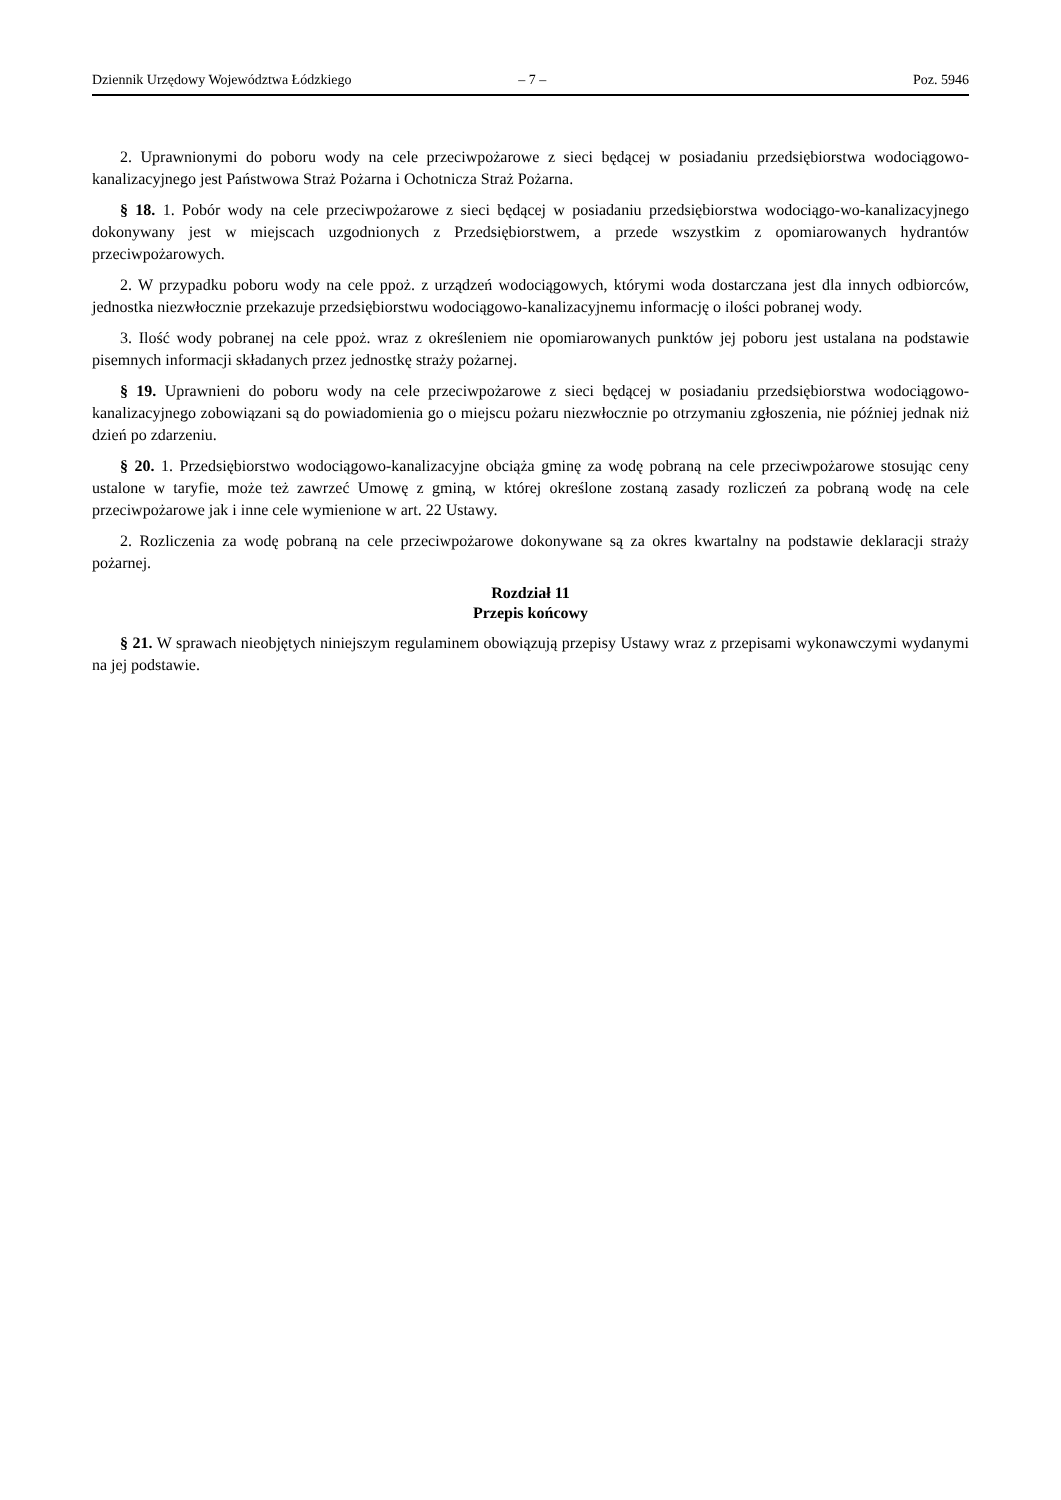Dziennik Urzędowy Województwa Łódzkiego – 7 – Poz. 5946
2. Uprawnionymi do poboru wody na cele przeciwpożarowe z sieci będącej w posiadaniu przedsiębiorstwa wodociągowo-kanalizacyjnego jest Państwowa Straż Pożarna i Ochotnicza Straż Pożarna.
§ 18. 1. Pobór wody na cele przeciwpożarowe z sieci będącej w posiadaniu przedsiębiorstwa wodociągo-wo-kanalizacyjnego dokonywany jest w miejscach uzgodnionych z Przedsiębiorstwem, a przede wszystkim z opomiarowanych hydrantów przeciwpożarowych.
2. W przypadku poboru wody na cele ppoż. z urządzeń wodociągowych, którymi woda dostarczana jest dla innych odbiorców, jednostka niezwłocznie przekazuje przedsiębiorstwu wodociągowo-kanalizacyjnemu informację o ilości pobranej wody.
3. Ilość wody pobranej na cele ppoż. wraz z określeniem nie opomiarowanych punktów jej poboru jest ustalana na podstawie pisemnych informacji składanych przez jednostkę straży pożarnej.
§ 19. Uprawnieni do poboru wody na cele przeciwpożarowe z sieci będącej w posiadaniu przedsiębiorstwa wodociągowo-kanalizacyjnego zobowiązani są do powiadomienia go o miejscu pożaru niezwłocznie po otrzymaniu zgłoszenia, nie później jednak niż dzień po zdarzeniu.
§ 20. 1. Przedsiębiorstwo wodociągowo-kanalizacyjne obciąża gminę za wodę pobraną na cele przeciwpożarowe stosując ceny ustalone w taryfie, może też zawrzeć Umowę z gminą, w której określone zostaną zasady rozliczeń za pobraną wodę na cele przeciwpożarowe jak i inne cele wymienione w art. 22 Ustawy.
2. Rozliczenia za wodę pobraną na cele przeciwpożarowe dokonywane są za okres kwartalny na podstawie deklaracji straży pożarnej.
Rozdział 11
Przepis końcowy
§ 21. W sprawach nieobjętych niniejszym regulaminem obowiązują przepisy Ustawy wraz z przepisami wykonawczymi wydanymi na jej podstawie.